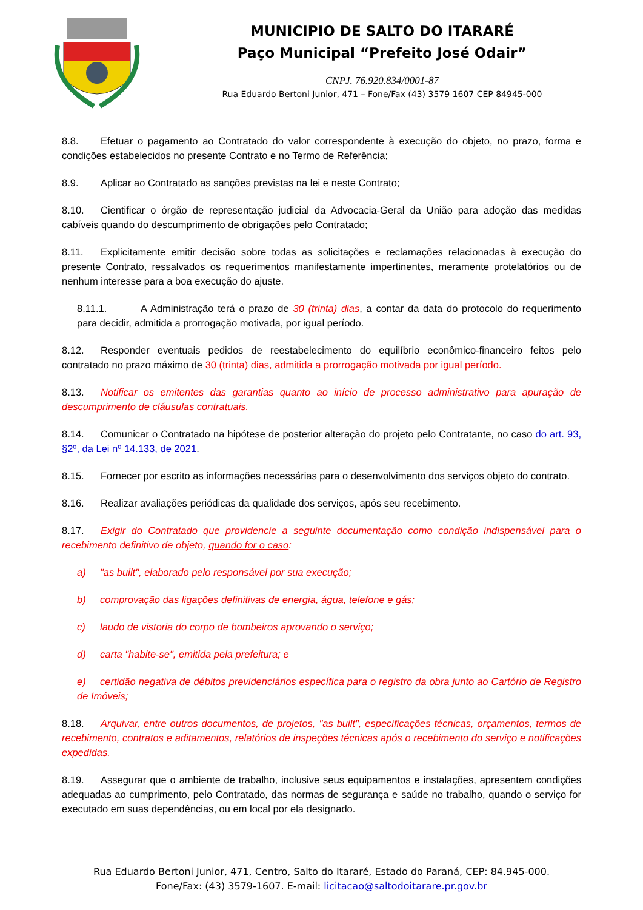MUNICIPIO DE SALTO DO ITARARÉ
Paço Municipal “Prefeito José Odair”
CNPJ. 76.920.834/0001-87
Rua Eduardo Bertoni Junior, 471 – Fone/Fax (43) 3579 1607 CEP 84945-000
8.8. Efetuar o pagamento ao Contratado do valor correspondente à execução do objeto, no prazo, forma e condições estabelecidos no presente Contrato e no Termo de Referência;
8.9. Aplicar ao Contratado as sanções previstas na lei e neste Contrato;
8.10. Cientificar o órgão de representação judicial da Advocacia-Geral da União para adoção das medidas cabíveis quando do descumprimento de obrigações pelo Contratado;
8.11. Explicitamente emitir decisão sobre todas as solicitações e reclamações relacionadas à execução do presente Contrato, ressalvados os requerimentos manifestamente impertinentes, meramente protelatórios ou de nenhum interesse para a boa execução do ajuste.
8.11.1. A Administração terá o prazo de 30 (trinta) dias, a contar da data do protocolo do requerimento para decidir, admitida a prorrogação motivada, por igual período.
8.12. Responder eventuais pedidos de reestabelecimento do equilíbrio econômico-financeiro feitos pelo contratado no prazo máximo de 30 (trinta) dias, admitida a prorrogação motivada por igual período.
8.13. Notificar os emitentes das garantias quanto ao início de processo administrativo para apuração de descumprimento de cláusulas contratuais.
8.14. Comunicar o Contratado na hipótese de posterior alteração do projeto pelo Contratante, no caso do art. 93, §2º, da Lei nº 14.133, de 2021.
8.15. Fornecer por escrito as informações necessárias para o desenvolvimento dos serviços objeto do contrato.
8.16. Realizar avaliações periódicas da qualidade dos serviços, após seu recebimento.
8.17. Exigir do Contratado que providencie a seguinte documentação como condição indispensável para o recebimento definitivo de objeto, quando for o caso:
a) "as built", elaborado pelo responsável por sua execução;
b) comprovação das ligações definitivas de energia, água, telefone e gás;
c) laudo de vistoria do corpo de bombeiros aprovando o serviço;
d) carta "habite-se", emitida pela prefeitura; e
e) certidão negativa de débitos previdenciários específica para o registro da obra junto ao Cartório de Registro de Imóveis;
8.18. Arquivar, entre outros documentos, de projetos, "as built", especificações técnicas, orçamentos, termos de recebimento, contratos e aditamentos, relatórios de inspeções técnicas após o recebimento do serviço e notificações expedidas.
8.19. Assegurar que o ambiente de trabalho, inclusive seus equipamentos e instalações, apresentem condições adequadas ao cumprimento, pelo Contratado, das normas de segurança e saúde no trabalho, quando o serviço for executado em suas dependências, ou em local por ela designado.
Rua Eduardo Bertoni Junior, 471, Centro, Salto do Itararé, Estado do Paraná, CEP: 84.945-000.
Fone/Fax: (43) 3579-1607. E-mail: licitacao@saltodoitarare.pr.gov.br